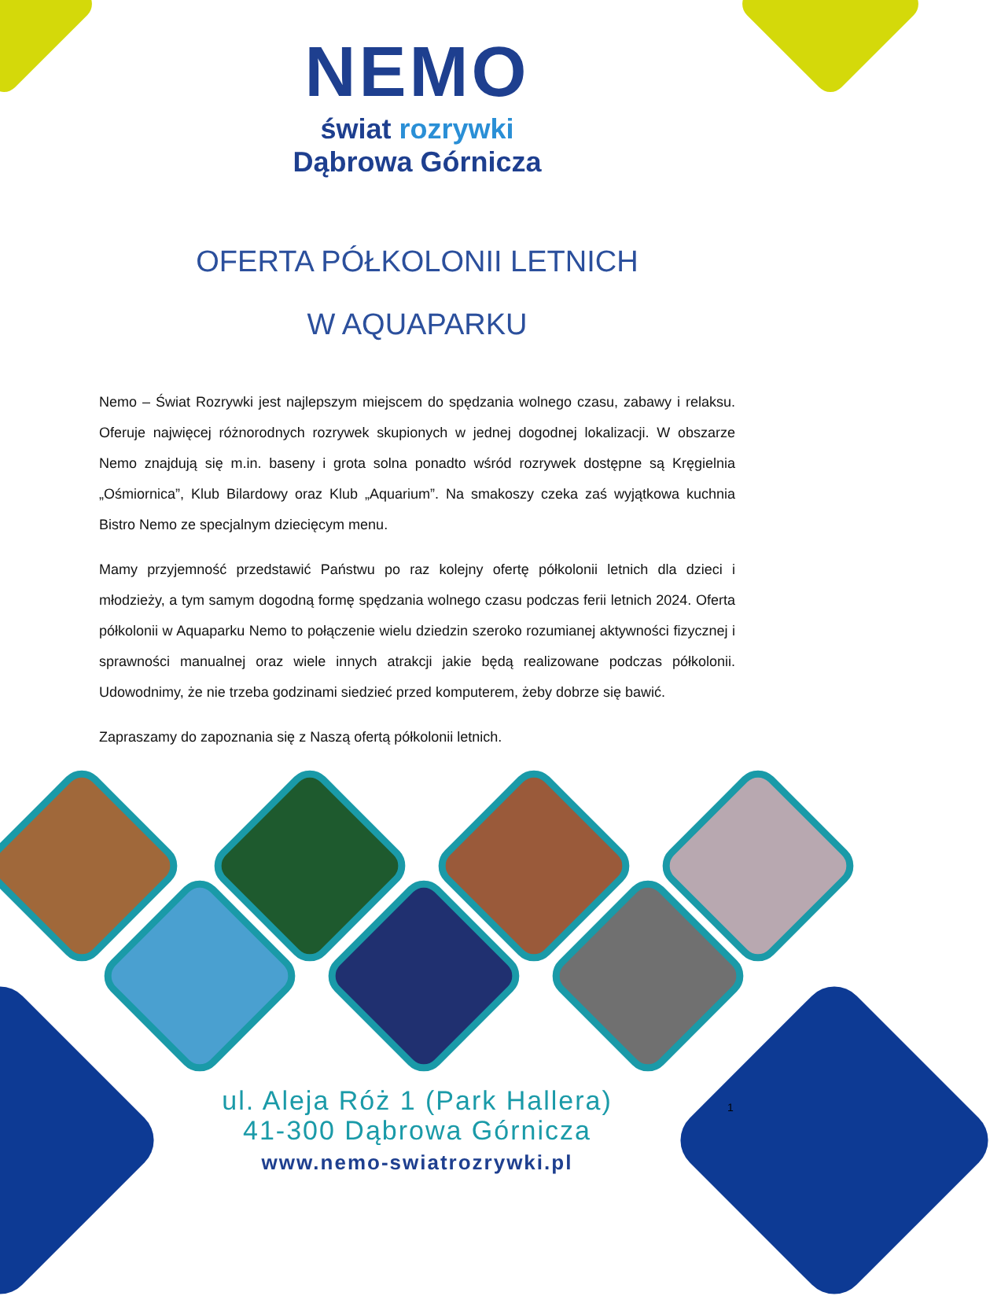NEMO
świat rozrywki
Dąbrowa Górnicza
OFERTA PÓŁKOLONII LETNICH
W AQUAPARKU
Nemo – Świat Rozrywki jest najlepszym miejscem do spędzania wolnego czasu, zabawy i relaksu. Oferuje najwięcej różnorodnych rozrywek skupionych w jednej dogodnej lokalizacji. W obszarze Nemo znajdują się m.in. baseny i grota solna ponadto wśród rozrywek dostępne są Kręgielnia „Ośmiornica”, Klub Bilardowy oraz Klub „Aquarium”. Na smakoszy czeka zaś wyjątkowa kuchnia Bistro Nemo ze specjalnym dziecięcym menu.
Mamy przyjemność przedstawić Państwu po raz kolejny ofertę półkolonii letnich dla dzieci i młodzieży, a tym samym dogodną formę spędzania wolnego czasu podczas ferii letnich 2024. Oferta półkolonii w Aquaparku Nemo to połączenie wielu dziedzin szeroko rozumianej aktywności fizycznej i sprawności manualnej oraz wiele innych atrakcji jakie będą realizowane podczas półkolonii. Udowodnimy, że nie trzeba godzinami siedzieć przed komputerem, żeby dobrze się bawić.
Zapraszamy do zapoznania się z Naszą ofertą półkolonii letnich.
ul. Aleja Róż 1 (Park Hallera)
41-300 Dąbrowa Górnicza
www.nemo-swiatrozrywki.pl
1